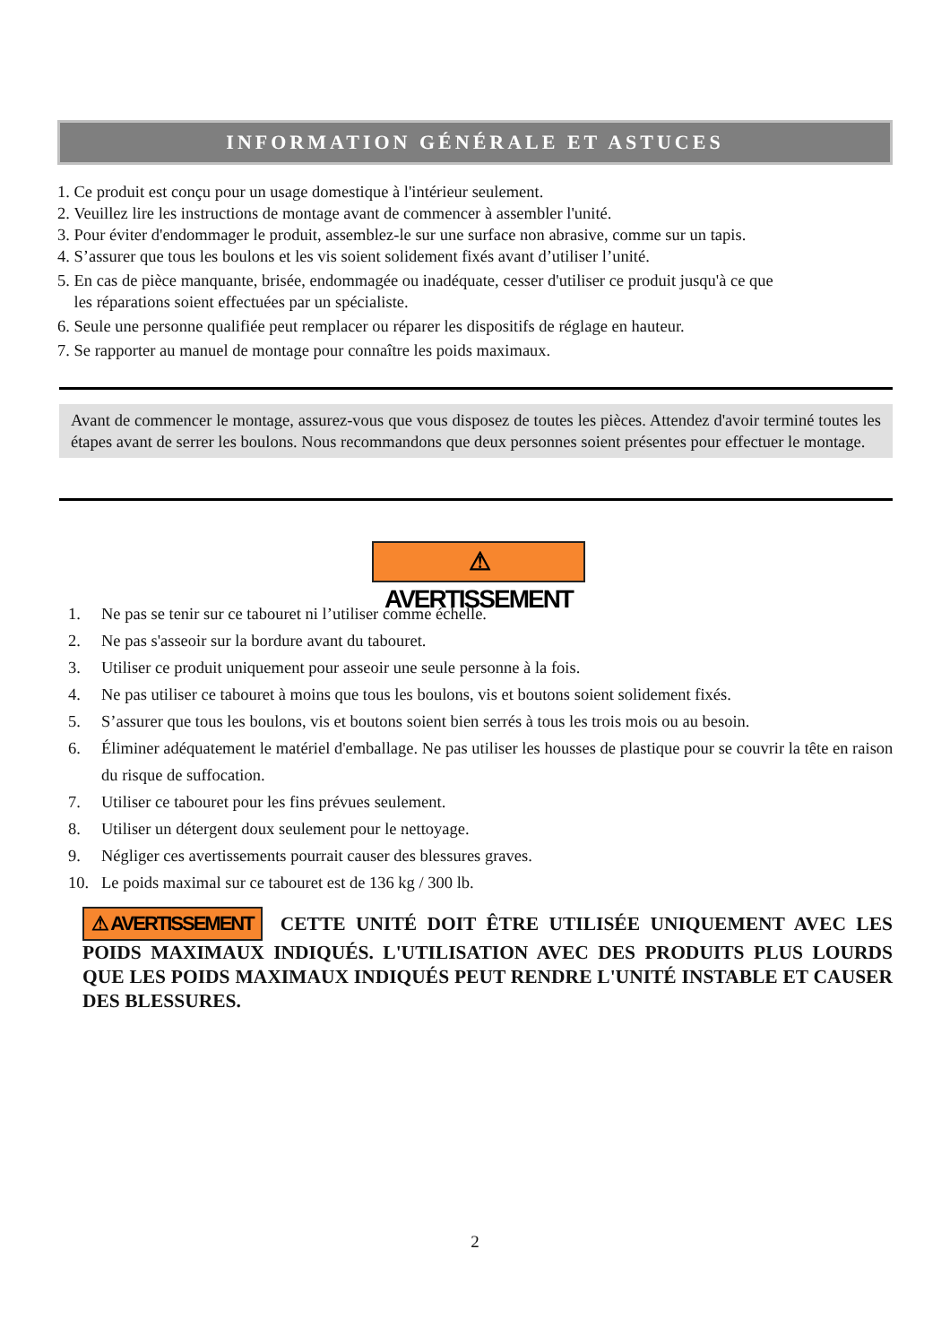INFORMATION GÉNÉRALE ET ASTUCES
1. Ce produit est conçu pour un usage domestique à l'intérieur seulement.
2. Veuillez lire les instructions de montage avant de commencer à assembler l'unité.
3. Pour éviter d'endommager le produit, assemblez-le sur une surface non abrasive, comme sur un tapis.
4. S’assurer que tous les boulons et les vis soient solidement fixés avant d’utiliser l’unité.
5. En cas de pièce manquante, brisée, endommagée ou inadéquate, cesser d'utiliser ce produit jusqu'à ce que
les réparations soient effectuées par un spécialiste.
6. Seule une personne qualifiée peut remplacer ou réparer les dispositifs de réglage en hauteur.
7. Se rapporter au manuel de montage pour connaître les poids maximaux.
Avant de commencer le montage, assurez-vous que vous disposez de toutes les pièces. Attendez d'avoir terminé toutes les étapes avant de serrer les boulons. Nous recommandons que deux personnes soient présentes pour effectuer le montage.
⚠ AVERTISSEMENT
1. Ne pas se tenir sur ce tabouret ni l’utiliser comme échelle.
2. Ne pas s'asseoir sur la bordure avant du tabouret.
3. Utiliser ce produit uniquement pour asseoir une seule personne à la fois.
4. Ne pas utiliser ce tabouret à moins que tous les boulons, vis et boutons soient solidement fixés.
5. S’assurer que tous les boulons, vis et boutons soient bien serrés à tous les trois mois ou au besoin.
6. Éliminer adéquatement le matériel d'emballage. Ne pas utiliser les housses de plastique pour se couvrir la tête en raison du risque de suffocation.
7. Utiliser ce tabouret pour les fins prévues seulement.
8. Utiliser un détergent doux seulement pour le nettoyage.
9. Négliger ces avertissements pourrait causer des blessures graves.
10. Le poids maximal sur ce tabouret est de 136 kg / 300 lb.
⚠ AVERTISSEMENT CETTE UNITÉ DOIT ÊTRE UTILISÉE UNIQUEMENT AVEC LES POIDS MAXIMAUX INDIQUÉS. L'UTILISATION AVEC DES PRODUITS PLUS LOURDS QUE LES POIDS MAXIMAUX INDIQUÉS PEUT RENDRE L'UNITÉ INSTABLE ET CAUSER DES BLESSURES.
2